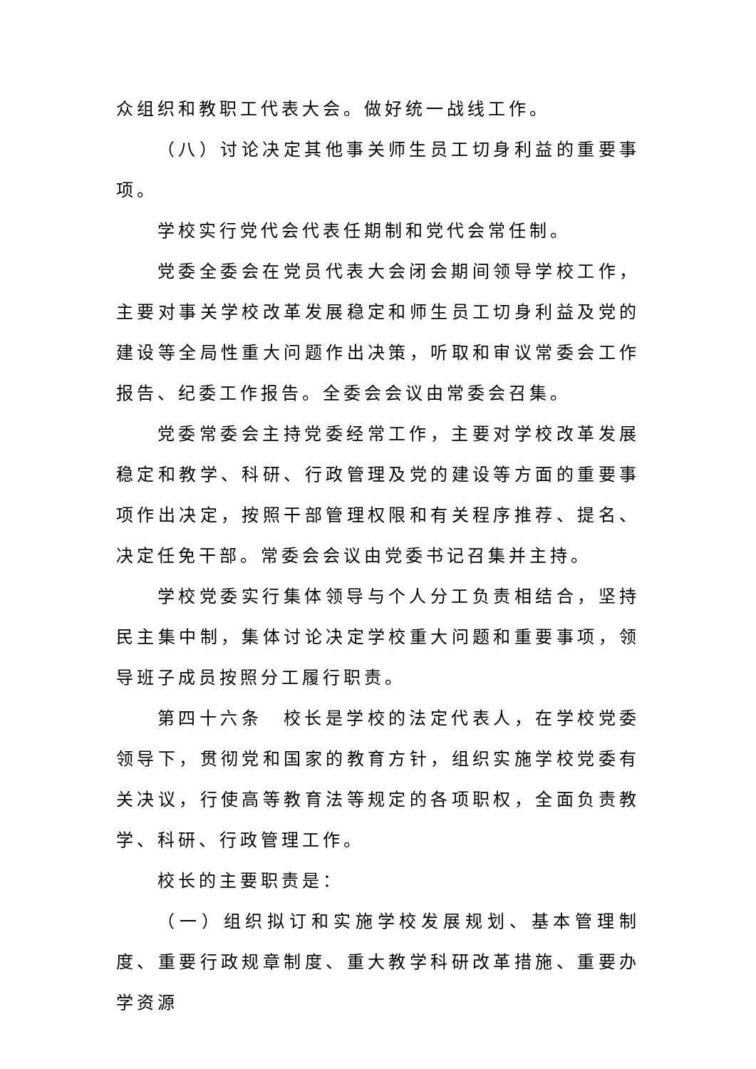众组织和教职工代表大会。做好统一战线工作。
（八）讨论决定其他事关师生员工切身利益的重要事项。
学校实行党代会代表任期制和党代会常任制。
党委全委会在党员代表大会闭会期间领导学校工作，主要对事关学校改革发展稳定和师生员工切身利益及党的建设等全局性重大问题作出决策，听取和审议常委会工作报告、纪委工作报告。全委会会议由常委会召集。
党委常委会主持党委经常工作，主要对学校改革发展稳定和教学、科研、行政管理及党的建设等方面的重要事项作出决定，按照干部管理权限和有关程序推荐、提名、决定任免干部。常委会会议由党委书记召集并主持。
学校党委实行集体领导与个人分工负责相结合，坚持民主集中制，集体讨论决定学校重大问题和重要事项，领导班子成员按照分工履行职责。
第四十六条　校长是学校的法定代表人，在学校党委领导下，贯彻党和国家的教育方针，组织实施学校党委有关决议，行使高等教育法等规定的各项职权，全面负责教学、科研、行政管理工作。
校长的主要职责是：
（一）组织拟订和实施学校发展规划、基本管理制度、重要行政规章制度、重大教学科研改革措施、重要办学资源